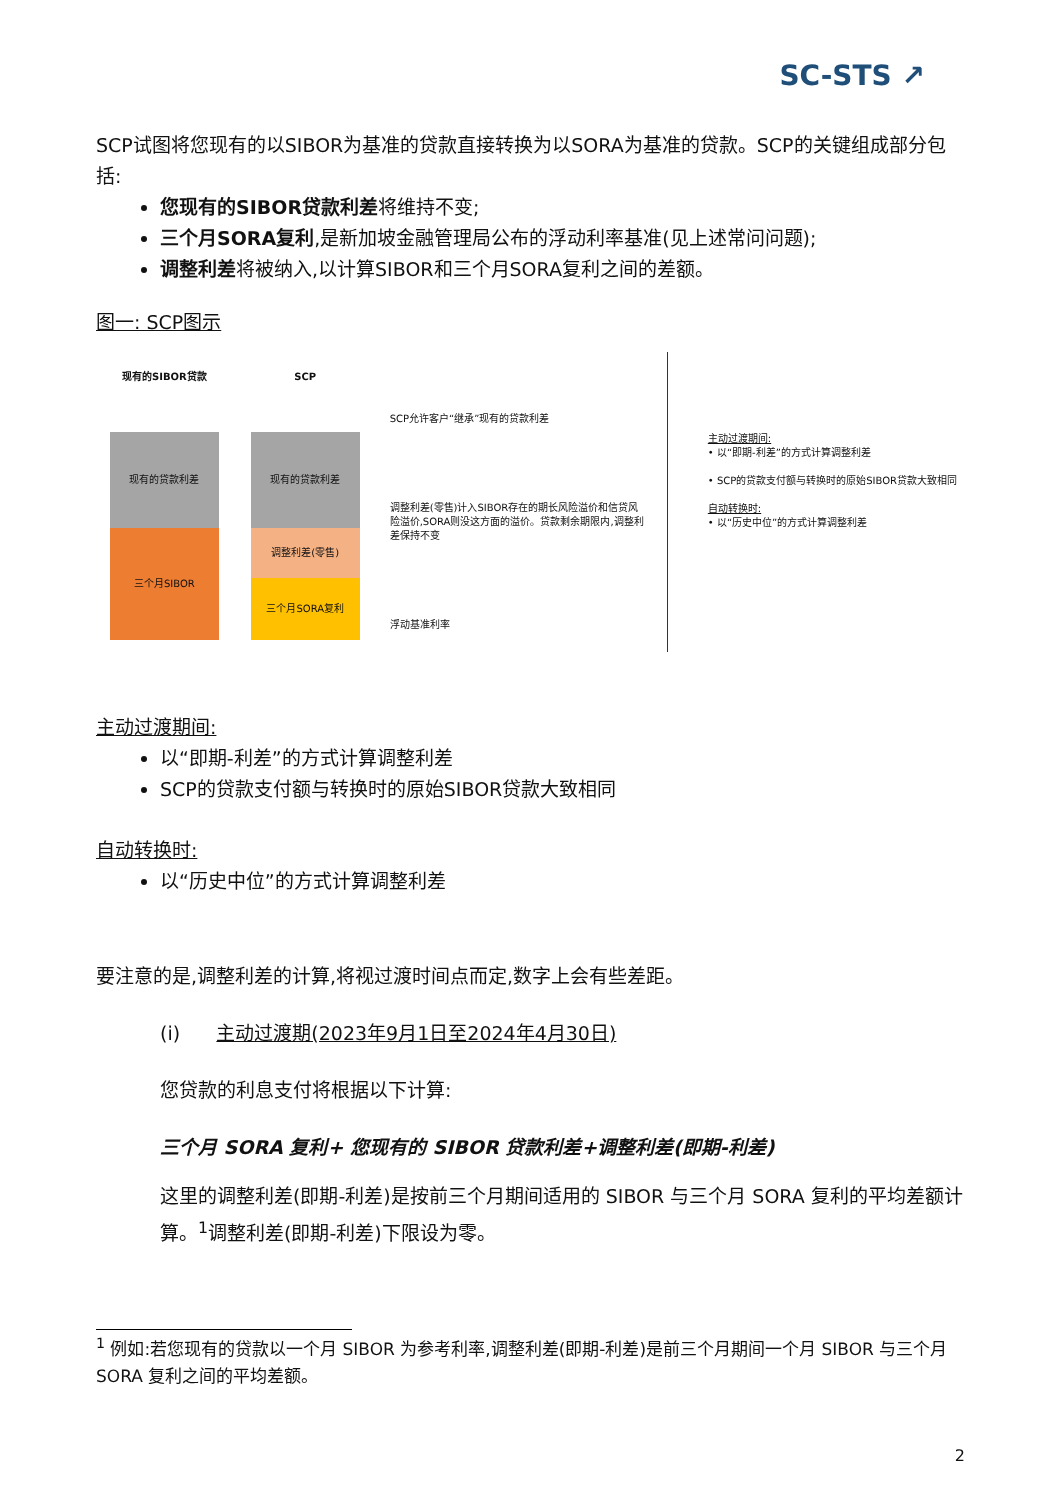SC-STS ↗
SCP试图将您现有的以SIBOR为基准的贷款直接转换为以SORA为基准的贷款。SCP的关键组成部分包括:
您现有的SIBOR贷款利差将维持不变;
三个月SORA复利,是新加坡金融管理局公布的浮动利率基准(见上述常问问题);
调整利差将被纳入,以计算SIBOR和三个月SORA复利之间的差额。
图一: SCP图示
现有的SIBOR贷款
现有的贷款利差
三个月SIBOR
SCP
现有的贷款利差
调整利差(零售)
三个月SORA复利
SCP允许客户“继承”现有的贷款利差
调整利差(零售)计入SIBOR存在的期长风险溢价和信贷风险溢价,SORA则没这方面的溢价。贷款剩余期限内,调整利差保持不变
浮动基准利率
主动过渡期间:
• 以“即期-利差”的方式计算调整利差
• SCP的贷款支付额与转换时的原始SIBOR贷款大致相同
自动转换时:
• 以“历史中位”的方式计算调整利差
主动过渡期间:
以“即期-利差”的方式计算调整利差
SCP的贷款支付额与转换时的原始SIBOR贷款大致相同
自动转换时:
以“历史中位”的方式计算调整利差
要注意的是,调整利差的计算,将视过渡时间点而定,数字上会有些差距。
(i) 主动过渡期(2023年9月1日至2024年4月30日)
您贷款的利息支付将根据以下计算:
三个月 SORA 复利+ 您现有的 SIBOR 贷款利差+调整利差(即期-利差)
这里的调整利差(即期-利差)是按前三个月期间适用的 SIBOR 与三个月 SORA 复利的平均差额计算。<sup>1</sup>调整利差(即期-利差)下限设为零。
<sup>1</sup> 例如:若您现有的贷款以一个月 SIBOR 为参考利率,调整利差(即期-利差)是前三个月期间一个月 SIBOR 与三个月 SORA 复利之间的平均差额。
2